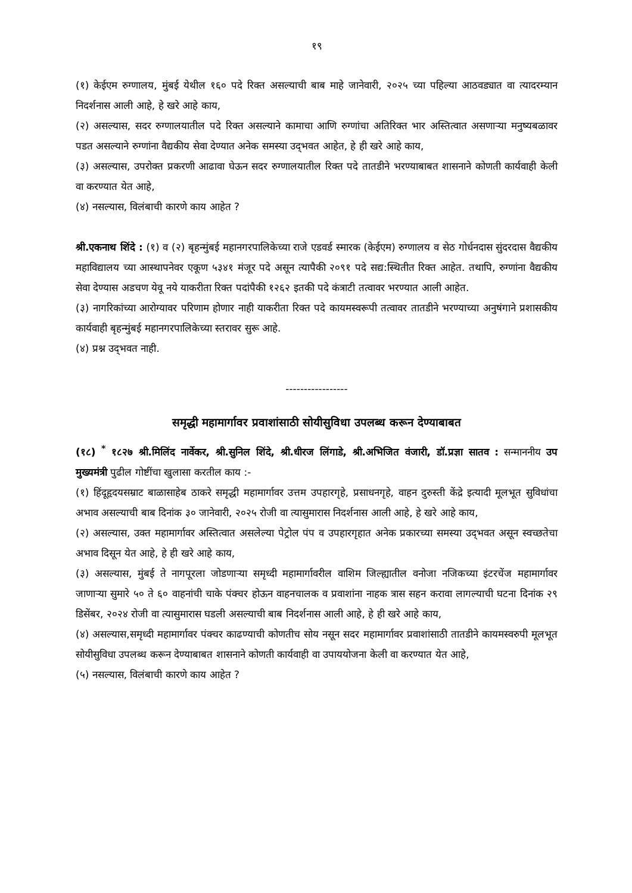१९
(१) केईएम रुग्णालय, मुंबई येथील १६० पदे रिक्त असल्याची बाब माहे जानेवारी, २०२५ च्या पहिल्या आठवड्यात वा त्यादरम्यान निदर्शनास आली आहे, हे खरे आहे काय,
(२) असल्यास, सदर रुग्णालयातील पदे रिक्त असल्याने कामाचा आणि रुग्णांचा अतिरिक्त भार अस्तित्वात असणाऱ्या मनुष्यबळावर पडत असल्याने रुग्णांना वैद्यकीय सेवा देण्यात अनेक समस्या उद्‌भवत आहेत, हे ही खरे आहे काय,
(३) असल्यास, उपरोक्त प्रकरणी आढावा घेऊन सदर रुग्णालयातील रिक्त पदे तातडीने भरण्याबाबत शासनाने कोणती कार्यवाही केली वा करण्यात येत आहे,
(४) नसल्यास, विलंबाची कारणे काय आहेत ?
श्री.एकनाथ शिंदे : (१) व (२) बृहन्मुंबई महानगरपालिकेच्या राजे एडवर्ड स्मारक (केईएम) रुग्णालय व सेठ गोर्धनदास सुंदरदास वैद्यकीय महाविद्यालय च्या आस्थापनेवर एकूण ५३४१ मंजूर पदे असून त्यापैकी २०९१ पदे सद्य:स्थितीत रिक्त आहेत. तथापि, रुग्णांना वैद्यकीय सेवा देण्यास अडचण येवू नये याकरीता रिक्त पदांपैकी १२६२ इतकी पदे कंत्राटी तत्वावर भरण्यात आली आहेत.
(३) नागरिकांच्या आरोग्यावर परिणाम होणार नाही याकरीता रिक्त पदे कायमस्वरूपी तत्वावर तातडीने भरण्याच्या अनुषंगाने प्रशासकीय कार्यवाही बृहन्मुंबई महानगरपालिकेच्या स्तरावर सुरू आहे.
(४) प्रश्न उद्‌भवत नाही.
-----------------
समृद्धी महामार्गावर प्रवाशांसाठी सोयीसुविधा उपलब्ध करून देण्याबाबत
(१८) <sup>*</sup> १८२७ श्री.मिलिंद नार्वेकर, श्री.सुनिल शिंदे, श्री.धीरज लिंगाडे, श्री.अभिजित वंजारी, डॉ.प्रज्ञा सातव : सन्माननीय उप मुख्यमंत्री पुढील गोष्टींचा खुलासा करतील काय :-
(१) हिंदूहृदयसम्राट बाळासाहेब ठाकरे समृद्धी महामार्गावर उत्तम उपहारगृहे, प्रसाधनगृहे, वाहन दुरुस्ती केंद्रे इत्यादी मूलभूत सुविधांचा अभाव असल्याची बाब दिनांक ३० जानेवारी, २०२५ रोजी वा त्यासुमारास निदर्शनास आली आहे, हे खरे आहे काय,
(२) असल्यास, उक्त महामार्गावर अस्तित्वात असलेल्या पेट्रोल पंप व उपहारगृहात अनेक प्रकारच्या समस्या उद्‌भवत असून स्वच्छतेचा अभाव दिसून येत आहे, हे ही खरे आहे काय,
(३) असल्यास, मुंबई ते नागपूरला जोडणाऱ्या समृध्दी महामार्गावरील वाशिम जिल्ह्यातील वनोजा नजिकच्या इंटरचेंज महामार्गावर जाणाऱ्या सुमारे ५० ते ६० वाहनांची चाके पंक्चर होऊन वाहनचालक व प्रवाशांना नाहक त्रास सहन करावा लागल्याची घटना दिनांक २९ डिसेंबर, २०२४ रोजी वा त्यासुमारास घडली असल्याची बाब निदर्शनास आली आहे, हे ही खरे आहे काय,
(४) असल्यास,समृध्दी महामार्गावर पंक्चर काढण्याची कोणतीच सोय नसून सदर महामार्गावर प्रवाशांसाठी तातडीने कायमस्वरुपी मूलभूत सोयीसुविधा उपलब्ध करून देण्याबाबत शासनाने कोणती कार्यवाही वा उपाययोजना केली वा करण्यात येत आहे,
(५) नसल्यास, विलंबाची कारणे काय आहेत ?